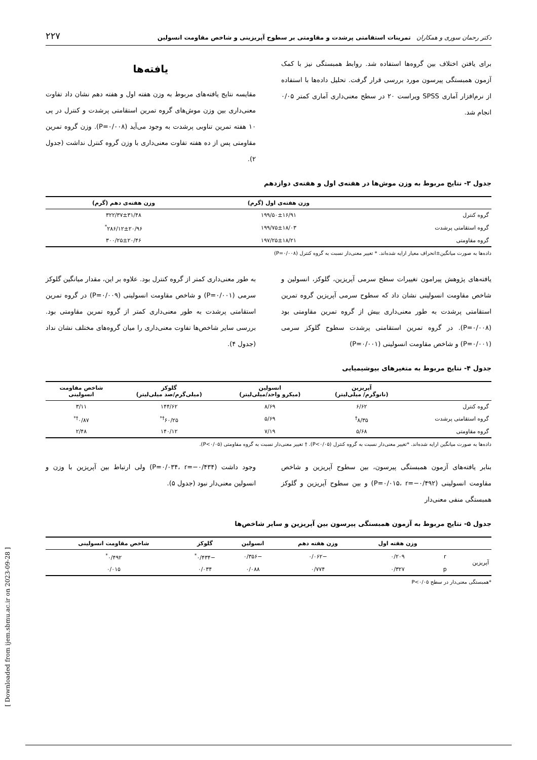دکتر رحمان سوری و همکاران تمرینات استقامتی پرشدت و مقاومتی بر سطوح آپریزینی و شاخص مقاومت انسولین ۲۲۷
برای یافتن اختلاف بین گروه‌ها استفاده شد. روابط همبستگی نیز با کمک آزمون همبستگی پیرسون مورد بررسی قرار گرفت. تحلیل داده‌ها با استفاده از نرم‌افزار آماری SPSS ویراست ۲۰ در سطح معنی‌داری آماری کمتر ۰/۰۵ انجام شد.
یافته‌ها
مقایسه نتایج یافته‌های مربوط به وزن هفته اول و هفته دهم نشان داد تفاوت معنی‌داری بین وزن موش‌های گروه تمرین استقامتی پرشدت و کنترل در پی ۱۰ هفته تمرین تناوبی پرشدت به وجود می‌آید (P=۰/۰۰۸). وزن گروه تمرین مقاومتی پس از ده هفته تفاوت معنی‌داری با وزن گروه کنترل نداشت (جدول ۲).
جدول ۳- نتایج مربوط به وزن موش‌ها در هفته‌ی اول و هفته‌ی دوازدهم
| | وزن هفته‌ی اول (گرم) | وزن هفته‌ی دهم (گرم) |
| --- | --- | --- |
| گروه کنترل | ۱۹۹/۵۰±۱۶/۹۱ | ۳۲۲/۳۷±۳۱/۴۸ |
| گروه استقامتی پرشدت | ۱۹۹/۷۵±۱۸/۰۳ | ۲۸۶/۱۲±۲۰/۹۶<sup>*</sup> |
| گروه مقاومتی | ۱۹۷/۲۵±۱۸/۲۱ | ۳۰۰/۲۵±۲۰/۴۶ |
داده‌ها به صورت میانگین±انحراف معیار ارایه شده‌اند. * تغییر معنی‌دار نسبت به گروه کنترل (P=۰/۰۰۸)
یافته‌های پژوهش پیرامون تغییرات سطح سرمی آپریزین، گلوکز، انسولین و شاخص مقاومت انسولینی نشان داد که سطوح سرمی آپریزین گروه تمرین استقامتی پرشدت به طور معنی‌داری بیش از گروه تمرین مقاومتی بود (P=۰/۰۰۸). در گروه تمرین استقامتی پرشدت سطوح گلوکز سرمی (P=۰/۰۰۱) و شاخص مقاومت انسولینی (P=۰/۰۰۱)
به طور معنی‌داری کمتر از گروه کنترل بود. علاوه بر این، مقدار میانگین گلوکز سرمی (P=۰/۰۰۱) و شاخص مقاومت انسولینی (P=۰/۰۰۹) در گروه تمرین استقامتی پرشدت به طور معنی‌داری کمتر از گروه تمرین مقاومتی بود. بررسی سایر شاخص‌ها تفاوت معنی‌داری را میان گروه‌های مختلف نشان نداد (جدول ۴).
جدول ۴- نتایج مربوط به متغیرهای بیوشیمیایی
| | آپریزین (نانوگرم/ میلی‌لیتر) | انسولین (میکرو واحد/میلی‌لیتر) | گلوکز (میلی‌گرم/صد میلی‌لیتر) | شاخص مقاومت انسولینی |
| --- | --- | --- | --- | --- |
| گروه کنترل | ۶/۶۲ | ۸/۶۹ | ۱۴۴/۶۲ | ۳/۱۱ |
| گروه استقامتی پرشدت | ۸/۳۵<sup>†</sup> | ۵/۶۹ | ۶۰/۲۵<sup>†*</sup> | ۰/۸۷<sup>†*</sup> |
| گروه مقاومتی | ۵/۶۸ | ۷/۱۹ | ۱۴۰/۱۲ | ۲/۴۸ |
داده‌ها به صورت میانگین ارایه شده‌اند. *تغییر معنی‌دار نسبت به گروه کنترل (P<۰/۰۵). † تغییر معنی‌دار نسبت به گروه مقاومتی (P<۰/۰۵).
بنابر یافته‌های آزمون همبستگی پیرسون، بین سطوح آپریزین و شاخص مقاومت انسولینی (P=۰/۰۱۵، r=−۰/۴۹۲) و بین سطوح آپریزین و گلوکز همبستگی منفی معنی‌دار
وجود داشت (P=۰/۰۳۴، r=−۰/۴۳۴) ولی ارتباط بین آپریزین با وزن و انسولین معنی‌دار نبود (جدول ۵).
جدول ۵- نتایج مربوط به آزمون همبستگی پیرسون بین آپریزین و سایر شاخص‌ها
| | | وزن هفته اول | وزن هفته دهم | انسولین | گلوکز | شاخص مقاومت انسولینی |
| --- | --- | --- | --- | --- | --- | --- |
| آپریزین | r | ۰/۲۰۹ | −۰/۰۶۲ | −۰/۳۵۶ | −۰/۴۳۴<sup>*</sup> | ۰/۴۹۲<sup>*</sup> |
| | p | ۰/۳۲۷ | ۰/۷۷۴ | ۰/۰۸۸ | ۰/۰۳۴ | ۰/۰۱۵ |
*همبستگی معنی‌دار در سطح P<۰/۰۵
[ Downloaded from ijem.sbmu.ac.ir on 2023-09-28 ]